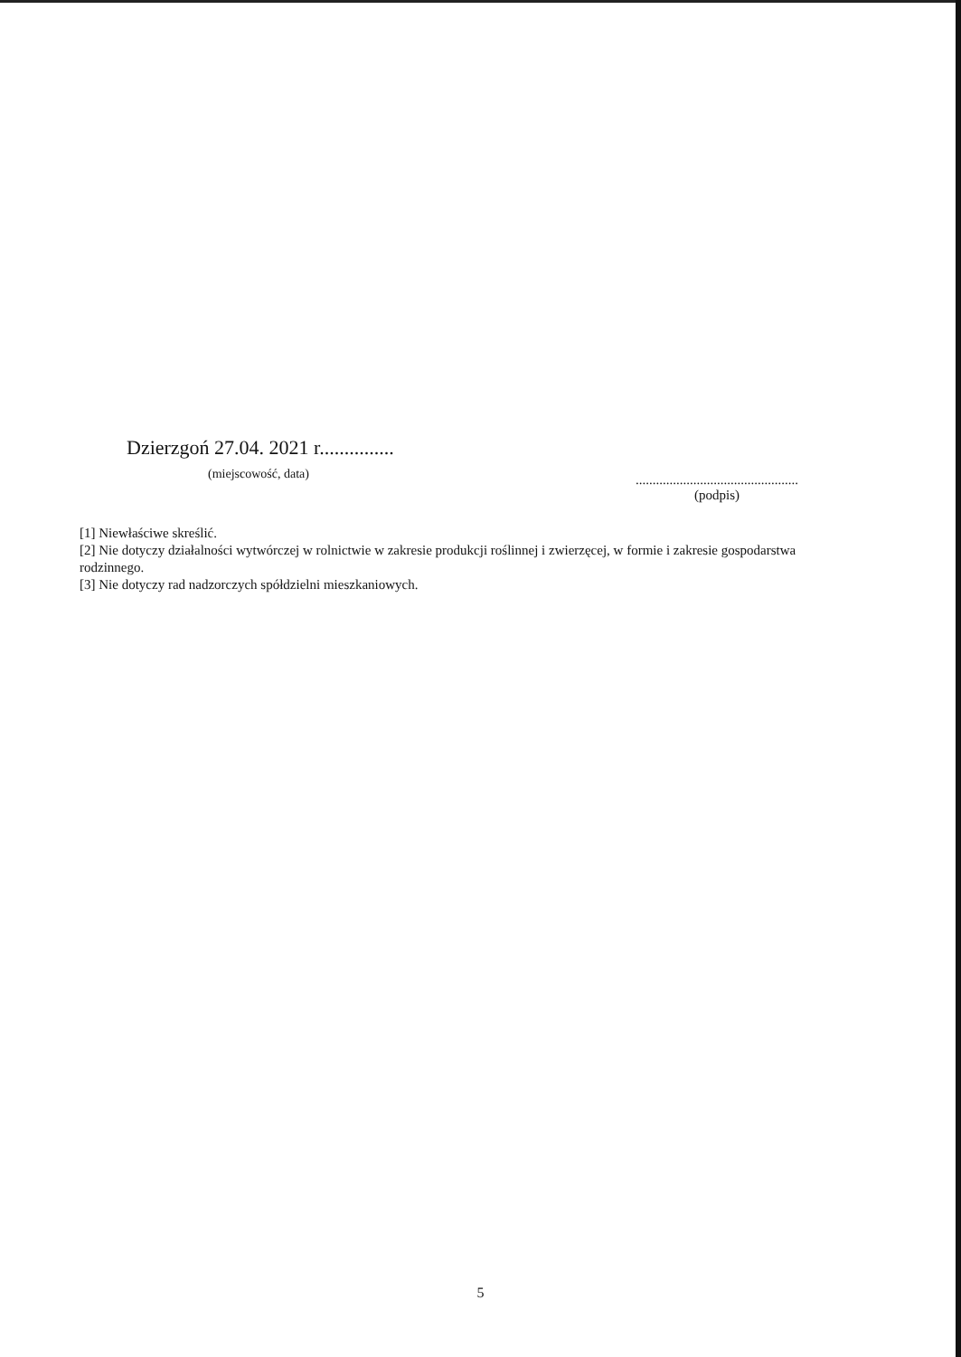Dzierzgoń 27.04. 2021 r...............
(miejscowość, data)
................................................
(podpis)
[1] Niewłaściwe skreślić.
[2] Nie dotyczy działalności wytwórczej w rolnictwie w zakresie produkcji roślinnej i zwierzęcej, w formie i zakresie gospodarstwa rodzinnego.
[3] Nie dotyczy rad nadzorczych spółdzielni mieszkaniowych.
5